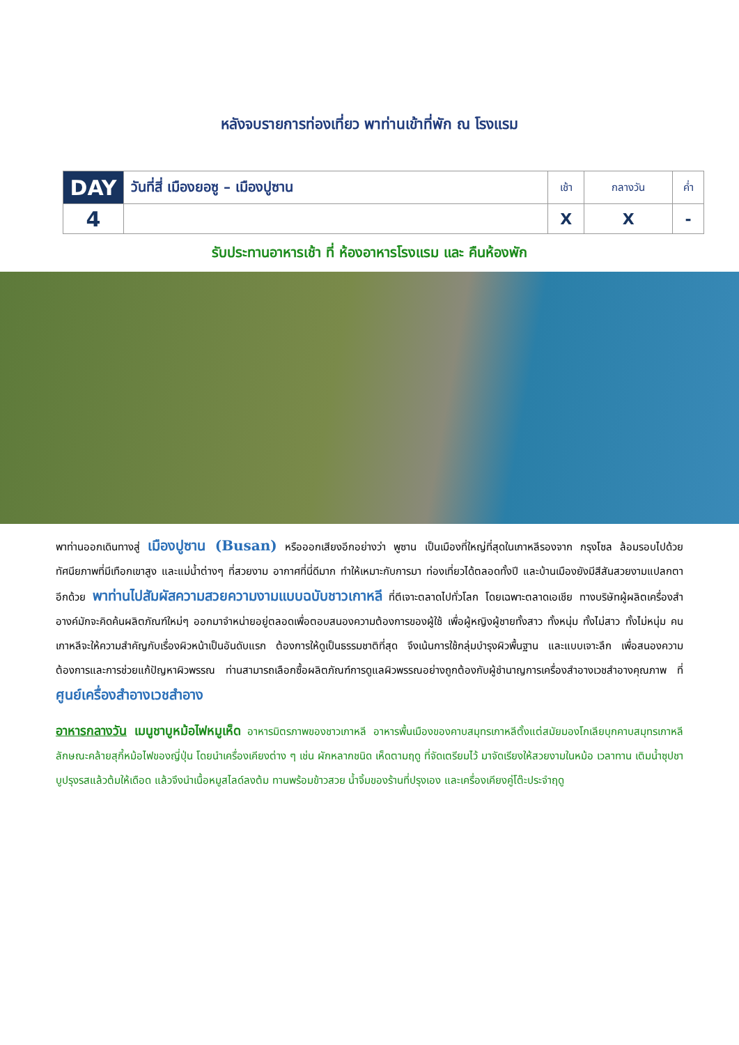หลังจบรายการท่องเที่ยว พาท่านเข้าที่พัก ณ โรงแรม
| DAY | วันที่สี่ เมืองยอซู – เมืองปูซาน | เช้า | กลางวัน | ค่ำ |
| --- | --- | --- | --- | --- |
| 4 | | X | X | - |
รับประทานอาหารเช้า ที่ ห้องอาหารโรงแรม และ คืนห้องพัก
พาท่านออกเดินทางสู่ เมืองปูซาน (Busan) หรือออกเสียงอีกอย่างว่า พูซาน เป็นเมืองที่ใหญ่ที่สุดในเกาหลีรองจาก กรุงโซล ล้อมรอบไปด้วยทัศนียภาพที่มีเทือกเขาสูง และแม่น้ำต่างๆ ที่สวยงาม อากาศที่นี่ดีมาก ทำให้เหมาะกับการมา ท่องเที่ยวได้ตลอดทั้งปี และบ้านเมืองยังมีสีสันสวยงามแปลกตาอีกด้วย พาท่านไปสัมผัสความสวยความงามแบบฉบับชาวเกาหลี ที่ตีเจาะตลาดไปทั่วโลก โดยเฉพาะตลาดเอเชีย ทางบริษัทผู้ผลิตเครื่องสำอางค์มักจะคิดค้นผลิตภัณฑ์ใหม่ๆ ออกมาจำหน่ายอยู่ตลอดเพื่อตอบสนองความต้องการของผู้ใช้ เพื่อผู้หญิงผู้ชายทั้งสาว ทั้งหนุ่ม ทั้งไม่สาว ทั้งไม่หนุ่ม คนเกาหลีจะให้ความสำคัญกับเรื่องผิวหน้าเป็นอันดับแรก ต้องการให้ดูเป็นธรรมชาติที่สุด จึงเน้นการใช้กลุ่มบำรุงผิวพื้นฐาน และแบบเจาะลึก เพื่อสนองความต้องการและการช่วยแก้ปัญหาผิวพรรณ ท่านสามารถเลือกซื้อผลิตภัณฑ์การดูแลผิวพรรณอย่างถูกต้องกับผู้ชำนาญการเครื่องสำอางเวชสำอางคุณภาพ ที่ ศูนย์เครื่องสำอางเวชสำอาง
อาหารกลางวัน เมนูชาบูหม้อไฟหมูเห็ด อาหารมิตรภาพของชาวเกาหลี อาหารพื้นเมืองของคาบสมุทรเกาหลีตั้งแต่สมัยมองโกเลียบุกคาบสมุทรเกาหลี ลักษณะคล้ายสุกี้หม้อไฟของญี่ปุ่น โดยนำเครื่องเคียงต่าง ๆ เช่น ผักหลากชนิด เห็ดตามฤดู ที่จัดเตรียมไว้ มาจัดเรียงให้สวยงามในหม้อ เวลาทาน เติมน้ำซุปชาบูปรุงรสแล้วต้มให้เดือด แล้วจึงนำเนื้อหมูสไลด์ลงต้ม ทานพร้อมข้าวสวย น้ำจิ้มของร้านที่ปรุงเอง และเครื่องเคียงคู่โต๊ะประจำฤดู